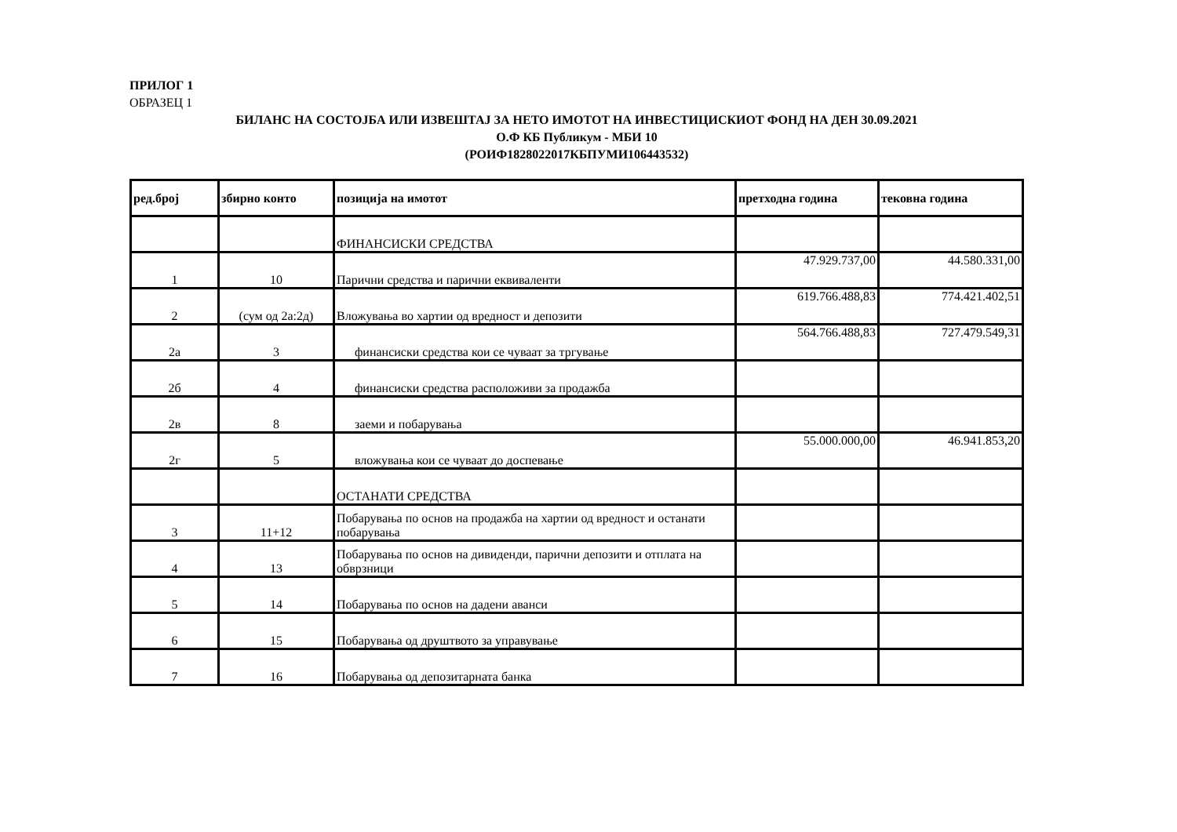ПРИЛОГ 1
ОБРАЗЕЦ 1
БИЛАНС НА СОСТОЈБА ИЛИ ИЗВЕШТАЈ ЗА НЕТО ИМОТОТ НА ИНВЕСТИЦИСКИОТ ФОНД НА ДЕН 30.09.2021
О.Ф КБ Публикум - МБИ 10
(РОИФ1828022017КБПУМИ106443532)
| ред.број | збирно конто | позиција на имотот | претходна година | тековна година |
| --- | --- | --- | --- | --- |
| | | ФИНАНСИСКИ СРЕДСТВА | | |
| 1 | 10 | Парични средства и парични еквиваленти | 47.929.737,00 | 44.580.331,00 |
| 2 | (сум од 2а:2д) | Вложувања во хартии од вредност и депозити | 619.766.488,83 | 774.421.402,51 |
| 2а | 3 | финансиски средства кои се чуваат за тргување | 564.766.488,83 | 727.479.549,31 |
| 2б | 4 | финансиски средства расположиви за продажба | | |
| 2в | 8 | заеми и побарувања | | |
| 2г | 5 | вложувања кои се чуваат до доспевање | 55.000.000,00 | 46.941.853,20 |
| | | ОСТАНАТИ СРЕДСТВА | | |
| 3 | 11+12 | Побарувања по основ на продажба на хартии од вредност и останати побарувања | | |
| 4 | 13 | Побарувања по основ на дивиденди, парични депозити и отплата на обврзници | | |
| 5 | 14 | Побарувања по основ на дадени аванси | | |
| 6 | 15 | Побарувања од друштвото за управување | | |
| 7 | 16 | Побарувања од депозитарната банка | | |